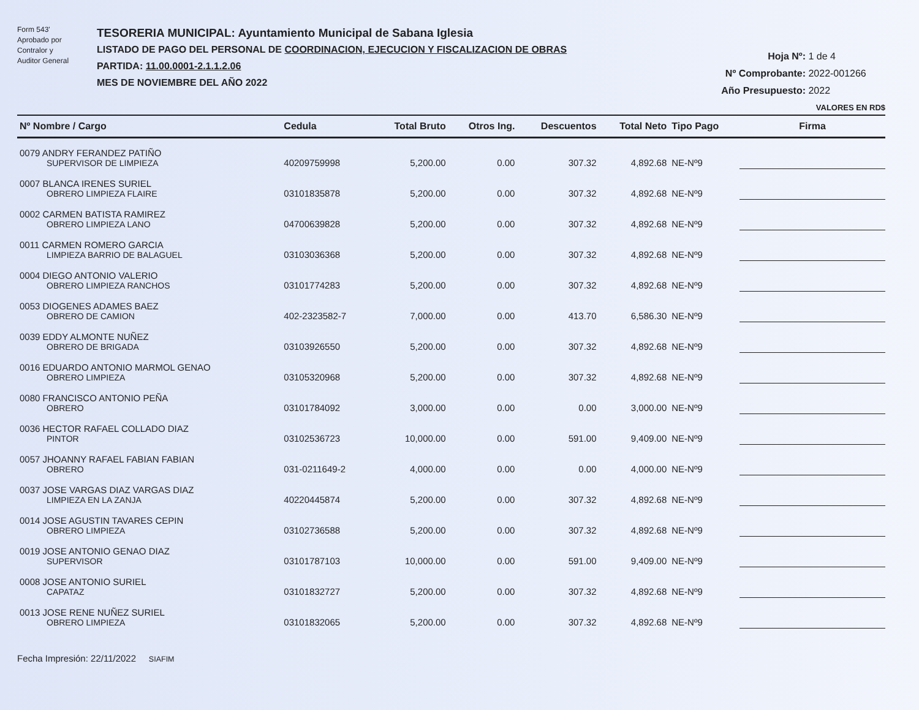Form 543'
Aprobado por
Contralor y
Auditor General
TESORERIA MUNICIPAL: Ayuntamiento Municipal de Sabana Iglesia
LISTADO DE PAGO DEL PERSONAL DE COORDINACION, EJECUCION Y FISCALIZACION DE OBRAS
PARTIDA: 11.00.0001-2.1.1.2.06
MES DE NOVIEMBRE DEL AÑO 2022
Hoja Nº: 1 de 4
Nº Comprobante: 2022-001266
Año Presupuesto: 2022
VALORES EN RD$
| Nº Nombre / Cargo | Cedula | Total Bruto | Otros Ing. | Descuentos | Total Neto | Tipo Pago | Firma |
| --- | --- | --- | --- | --- | --- | --- | --- |
| 0079 ANDRY FERANDEZ PATIÑO SUPERVISOR DE LIMPIEZA | 40209759998 | 5,200.00 | 0.00 | 307.32 | 4,892.68 | NE-Nº9 | |
| 0007 BLANCA IRENES SURIEL OBRERO LIMPIEZA FLAIRE | 03101835878 | 5,200.00 | 0.00 | 307.32 | 4,892.68 | NE-Nº9 | |
| 0002 CARMEN BATISTA RAMIREZ OBRERO LIMPIEZA LANO | 04700639828 | 5,200.00 | 0.00 | 307.32 | 4,892.68 | NE-Nº9 | |
| 0011 CARMEN ROMERO GARCIA LIMPIEZA BARRIO DE BALAGUEL | 03103036368 | 5,200.00 | 0.00 | 307.32 | 4,892.68 | NE-Nº9 | |
| 0004 DIEGO ANTONIO VALERIO OBRERO LIMPIEZA RANCHOS | 03101774283 | 5,200.00 | 0.00 | 307.32 | 4,892.68 | NE-Nº9 | |
| 0053 DIOGENES ADAMES BAEZ OBRERO DE CAMION | 402-2323582-7 | 7,000.00 | 0.00 | 413.70 | 6,586.30 | NE-Nº9 | |
| 0039 EDDY ALMONTE NUÑEZ OBRERO DE BRIGADA | 03103926550 | 5,200.00 | 0.00 | 307.32 | 4,892.68 | NE-Nº9 | |
| 0016 EDUARDO ANTONIO MARMOL GENAO OBRERO LIMPIEZA | 03105320968 | 5,200.00 | 0.00 | 307.32 | 4,892.68 | NE-Nº9 | |
| 0080 FRANCISCO ANTONIO PEÑA OBRERO | 03101784092 | 3,000.00 | 0.00 | 0.00 | 3,000.00 | NE-Nº9 | |
| 0036 HECTOR RAFAEL COLLADO DIAZ PINTOR | 03102536723 | 10,000.00 | 0.00 | 591.00 | 9,409.00 | NE-Nº9 | |
| 0057 JHOANNY RAFAEL FABIAN FABIAN OBRERO | 031-0211649-2 | 4,000.00 | 0.00 | 0.00 | 4,000.00 | NE-Nº9 | |
| 0037 JOSE VARGAS DIAZ VARGAS DIAZ LIMPIEZA EN LA ZANJA | 40220445874 | 5,200.00 | 0.00 | 307.32 | 4,892.68 | NE-Nº9 | |
| 0014 JOSE AGUSTIN TAVARES CEPIN OBRERO LIMPIEZA | 03102736588 | 5,200.00 | 0.00 | 307.32 | 4,892.68 | NE-Nº9 | |
| 0019 JOSE ANTONIO GENAO DIAZ SUPERVISOR | 03101787103 | 10,000.00 | 0.00 | 591.00 | 9,409.00 | NE-Nº9 | |
| 0008 JOSE ANTONIO SURIEL CAPATAZ | 03101832727 | 5,200.00 | 0.00 | 307.32 | 4,892.68 | NE-Nº9 | |
| 0013 JOSE RENE NUÑEZ SURIEL OBRERO LIMPIEZA | 03101832065 | 5,200.00 | 0.00 | 307.32 | 4,892.68 | NE-Nº9 | |
Fecha Impresión: 22/11/2022 SIAFIM